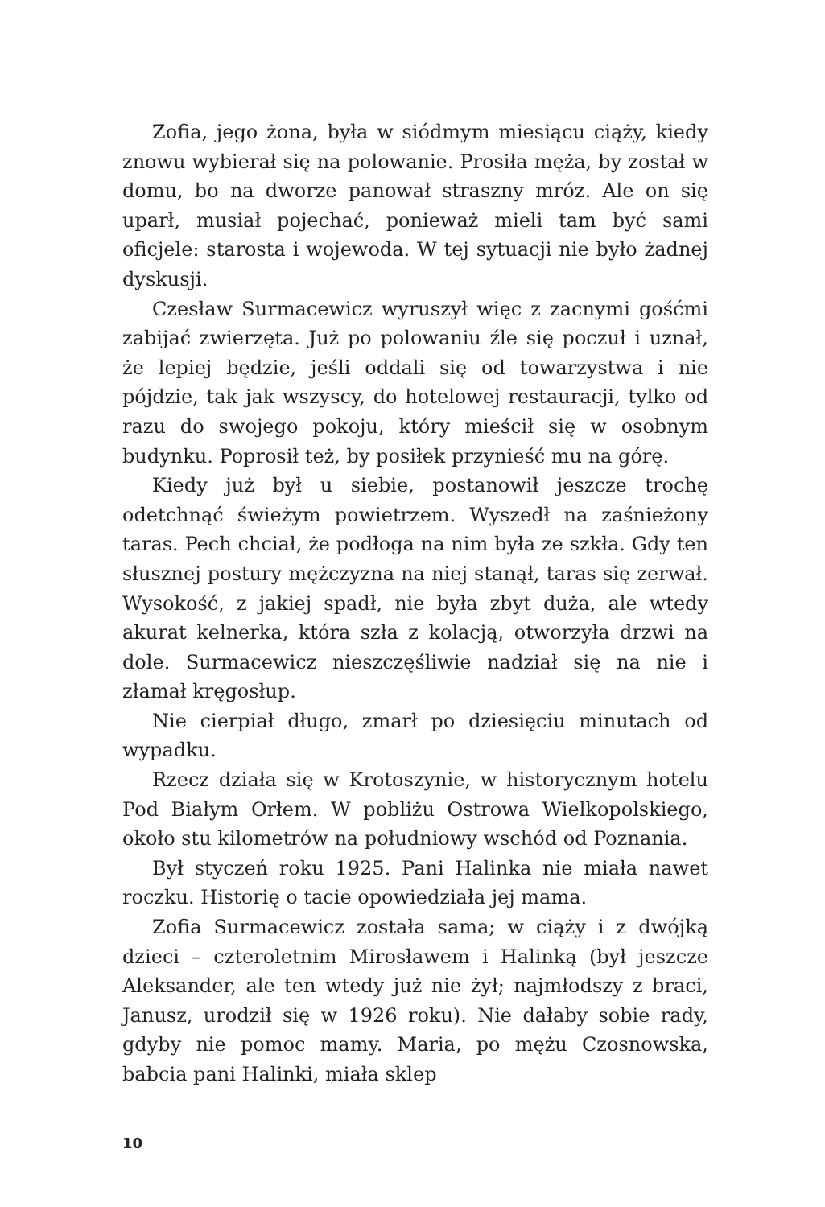Zofia, jego żona, była w siódmym miesiącu ciąży, kiedy znowu wybierał się na polowanie. Prosiła męża, by został w domu, bo na dworze panował straszny mróz. Ale on się uparł, musiał pojechać, ponieważ mieli tam być sami oficjele: starosta i wojewoda. W tej sytuacji nie było żadnej dyskusji.
Czesław Surmacewicz wyruszył więc z zacnymi gośćmi zabijać zwierzęta. Już po polowaniu źle się poczuł i uznał, że lepiej będzie, jeśli oddali się od towarzystwa i nie pójdzie, tak jak wszyscy, do hotelowej restauracji, tylko od razu do swojego pokoju, który mieścił się w osobnym budynku. Poprosił też, by posiłek przynieść mu na górę.
Kiedy już był u siebie, postanowił jeszcze trochę odetchnąć świeżym powietrzem. Wyszedł na zaśnieżony taras. Pech chciał, że podłoga na nim była ze szkła. Gdy ten słusznej postury mężczyzna na niej stanął, taras się zerwał. Wysokość, z jakiej spadł, nie była zbyt duża, ale wtedy akurat kelnerka, która szła z kolacją, otworzyła drzwi na dole. Surmacewicz nieszczęśliwie nadział się na nie i złamał kręgosłup.
Nie cierpiał długo, zmarł po dziesięciu minutach od wypadku.
Rzecz działa się w Krotoszynie, w historycznym hotelu Pod Białym Orłem. W pobliżu Ostrowa Wielkopolskiego, około stu kilometrów na południowy wschód od Poznania.
Był styczeń roku 1925. Pani Halinka nie miała nawet roczku. Historię o tacie opowiedziała jej mama.
Zofia Surmacewicz została sama; w ciąży i z dwójką dzieci – czteroletnim Mirosławem i Halinką (był jeszcze Aleksander, ale ten wtedy już nie żył; najmłodszy z braci, Janusz, urodził się w 1926 roku). Nie dałaby sobie rady, gdyby nie pomoc mamy. Maria, po mężu Czosnowska, babcia pani Halinki, miała sklep
10